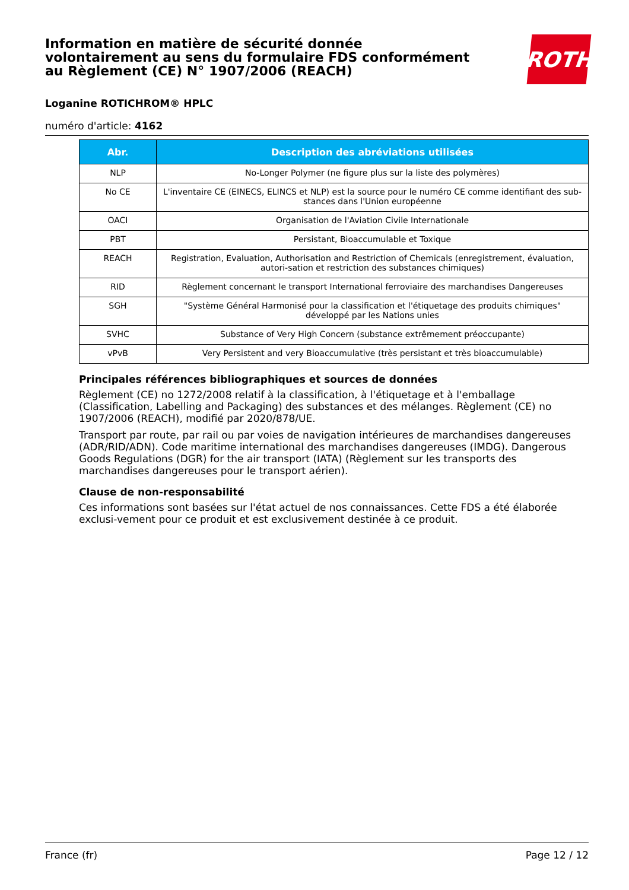Information en matière de sécurité donnée
volontairement au sens du formulaire FDS conformément
au Règlement (CE) N° 1907/2006 (REACH)
ROTH
Loganine ROTICHROM® HPLC
numéro d'article: 4162
| Abr. | Description des abréviations utilisées |
| --- | --- |
| NLP | No-Longer Polymer (ne figure plus sur la liste des polymères) |
| No CE | L'inventaire CE (EINECS, ELINCS et NLP) est la source pour le numéro CE comme identifiant des sub-stances dans l'Union européenne |
| OACI | Organisation de l'Aviation Civile Internationale |
| PBT | Persistant, Bioaccumulable et Toxique |
| REACH | Registration, Evaluation, Authorisation and Restriction of Chemicals (enregistrement, évaluation, autori-sation et restriction des substances chimiques) |
| RID | Règlement concernant le transport International ferroviaire des marchandises Dangereuses |
| SGH | "Système Général Harmonisé pour la classification et l'étiquetage des produits chimiques" développé par les Nations unies |
| SVHC | Substance of Very High Concern (substance extrêmement préoccupante) |
| vPvB | Very Persistent and very Bioaccumulative (très persistant et très bioaccumulable) |
Principales références bibliographiques et sources de données
Règlement (CE) no 1272/2008 relatif à la classification, à l'étiquetage et à l'emballage (Classification, Labelling and Packaging) des substances et des mélanges. Règlement (CE) no 1907/2006 (REACH), modifié par 2020/878/UE.
Transport par route, par rail ou par voies de navigation intérieures de marchandises dangereuses (ADR/RID/ADN). Code maritime international des marchandises dangereuses (IMDG). Dangerous Goods Regulations (DGR) for the air transport (IATA) (Règlement sur les transports des marchandises dangereuses pour le transport aérien).
Clause de non-responsabilité
Ces informations sont basées sur l'état actuel de nos connaissances. Cette FDS a été élaborée exclusi-vement pour ce produit et est exclusivement destinée à ce produit.
France (fr) Page 12 / 12